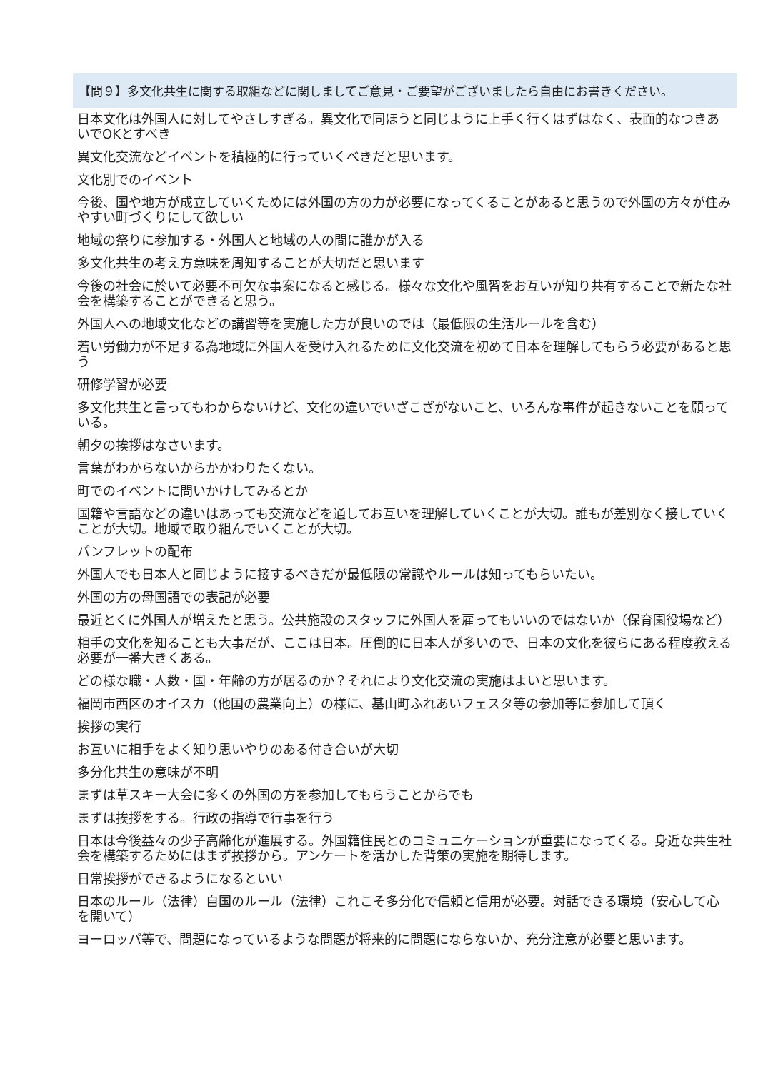| 【問９】多文化共生に関する取組などに関しましてご意見・ご要望がございましたら自由にお書きください。 |
| --- |
| 日本文化は外国人に対してやさしすぎる。異文化で同ほうと同じように上手く行くはずはなく、表面的なつきあいでOKとすべき |
| 異文化交流などイベントを積極的に行っていくべきだと思います。 |
| 文化別でのイベント |
| 今後、国や地方が成立していくためには外国の方の力が必要になってくることがあると思うので外国の方々が住みやすい町づくりにして欲しい |
| 地域の祭りに参加する・外国人と地域の人の間に誰かが入る |
| 多文化共生の考え方意味を周知することが大切だと思います |
| 今後の社会に於いて必要不可欠な事案になると感じる。様々な文化や風習をお互いが知り共有することで新たな社会を構築することができると思う。 |
| 外国人への地域文化などの講習等を実施した方が良いのでは（最低限の生活ルールを含む） |
| 若い労働力が不足する為地域に外国人を受け入れるために文化交流を初めて日本を理解してもらう必要があると思う |
| 研修学習が必要 |
| 多文化共生と言ってもわからないけど、文化の違いでいざこざがないこと、いろんな事件が起きないことを願っている。 |
| 朝夕の挨拶はなさいます。 |
| 言葉がわからないからかかわりたくない。 |
| 町でのイベントに問いかけしてみるとか |
| 国籍や言語などの違いはあっても交流などを通してお互いを理解していくことが大切。誰もが差別なく接していくことが大切。地域で取り組んでいくことが大切。 |
| パンフレットの配布 |
| 外国人でも日本人と同じように接するべきだが最低限の常識やルールは知ってもらいたい。 |
| 外国の方の母国語での表記が必要 |
| 最近とくに外国人が増えたと思う。公共施設のスタッフに外国人を雇ってもいいのではないか（保育園役場など） |
| 相手の文化を知ることも大事だが、ここは日本。圧倒的に日本人が多いので、日本の文化を彼らにある程度教える必要が一番大きくある。 |
| どの様な職・人数・国・年齢の方が居るのか？それにより文化交流の実施はよいと思います。 |
| 福岡市西区のオイスカ（他国の農業向上）の様に、基山町ふれあいフェスタ等の参加等に参加して頂く |
| 挨拶の実行 |
| お互いに相手をよく知り思いやりのある付き合いが大切 |
| 多分化共生の意味が不明 |
| まずは草スキー大会に多くの外国の方を参加してもらうことからでも |
| まずは挨拶をする。行政の指導で行事を行う |
| 日本は今後益々の少子高齢化が進展する。外国籍住民とのコミュニケーションが重要になってくる。身近な共生社会を構築するためにはまず挨拶から。アンケートを活かした背策の実施を期待します。 |
| 日常挨拶ができるようになるといい |
| 日本のルール（法律）自国のルール（法律）これこそ多分化で信頼と信用が必要。対話できる環境（安心して心を開いて） |
| ヨーロッパ等で、問題になっているような問題が将来的に問題にならないか、充分注意が必要と思います。 |